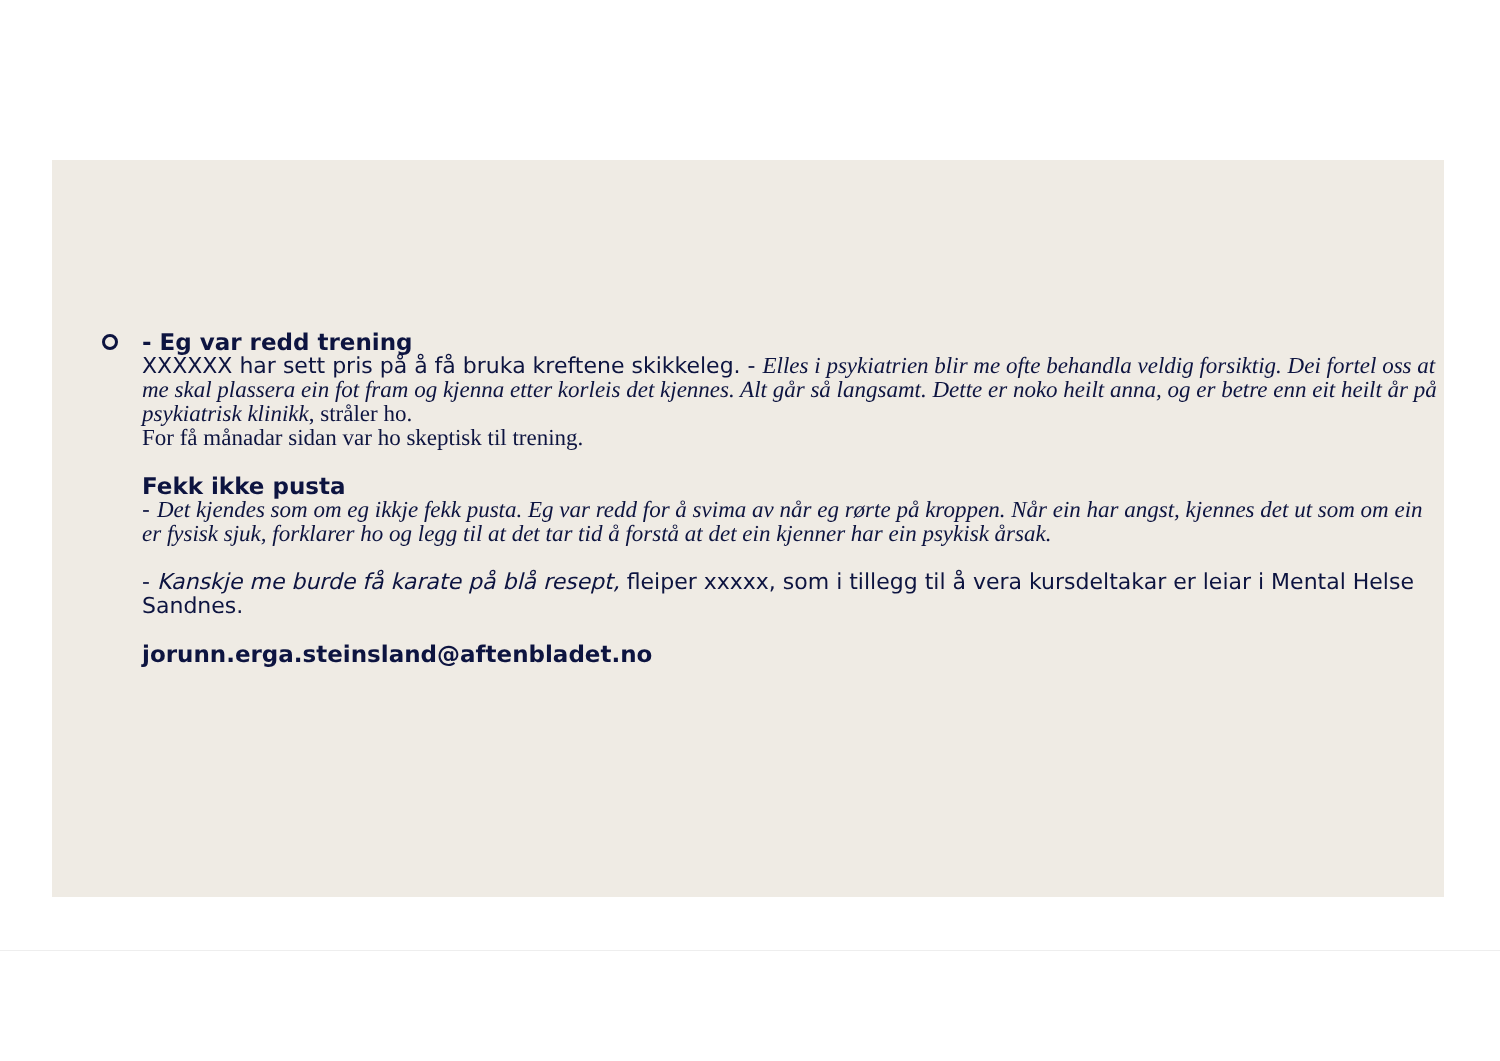- Eg var redd trening
XXXXXX har sett pris på å få bruka kreftene skikkeleg. - Elles i psykiatrien blir me ofte behandla veldig forsiktig. Dei fortel oss at me skal plassera ein fot fram og kjenna etter korleis det kjennes. Alt går så langsamt. Dette er noko heilt anna, og er betre enn eit heilt år på psykiatrisk klinikk, stråler ho.
For få månadar sidan var ho skeptisk til trening.
Fekk ikke pusta
- Det kjendes som om eg ikkje fekk pusta. Eg var redd for å svima av når eg rørte på kroppen. Når ein har angst, kjennes det ut som om ein er fysisk sjuk, forklarer ho og legg til at det tar tid å forstå at det ein kjenner har ein psykisk årsak.
- Kanskje me burde få karate på blå resept, fleiper xxxxx, som i tillegg til å vera kursdeltakar er leiar i Mental Helse Sandnes.
jorunn.erga.steinsland@aftenbladet.no